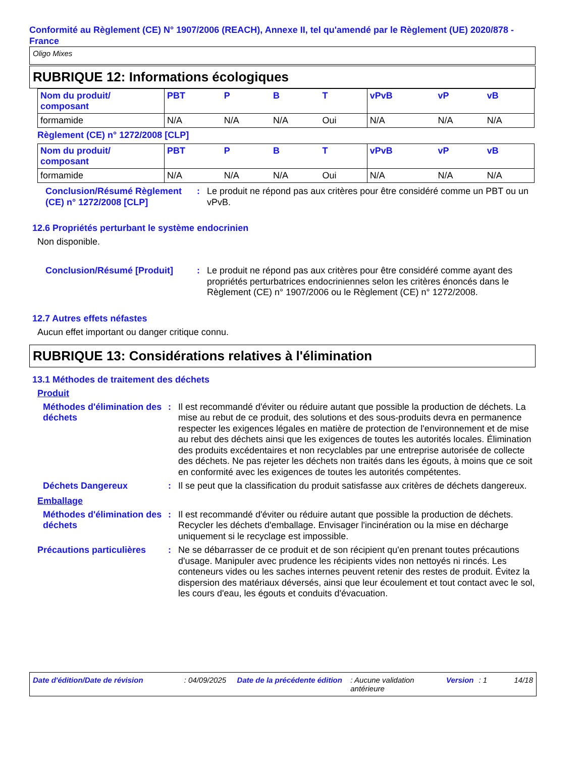Conformité au Règlement (CE) N° 1907/2006 (REACH), Annexe II, tel qu'amendé par le Règlement (UE) 2020/878 - France
Oligo Mixes
RUBRIQUE 12: Informations écologiques
| Nom du produit/ composant | PBT | P | B | T | vPvB | vP | vB |
| --- | --- | --- | --- | --- | --- | --- | --- |
| formamide | N/A | N/A | N/A | Oui | N/A | N/A | N/A |
Règlement (CE) n° 1272/2008 [CLP]
| Nom du produit/ composant | PBT | P | B | T | vPvB | vP | vB |
| --- | --- | --- | --- | --- | --- | --- | --- |
| formamide | N/A | N/A | N/A | Oui | N/A | N/A | N/A |
Conclusion/Résumé Règlement (CE) n° 1272/2008 [CLP]
: Le produit ne répond pas aux critères pour être considéré comme un PBT ou un vPvB.
12.6 Propriétés perturbant le système endocrinien
Non disponible.
Conclusion/Résumé [Produit] : Le produit ne répond pas aux critères pour être considéré comme ayant des propriétés perturbatrices endocriniennes selon les critères énoncés dans le Règlement (CE) n° 1907/2006 ou le Règlement (CE) n° 1272/2008.
12.7 Autres effets néfastes
Aucun effet important ou danger critique connu.
RUBRIQUE 13: Considérations relatives à l'élimination
13.1 Méthodes de traitement des déchets
Produit
Méthodes d'élimination des déchets
: Il est recommandé d'éviter ou réduire autant que possible la production de déchets. La mise au rebut de ce produit, des solutions et des sous-produits devra en permanence respecter les exigences légales en matière de protection de l'environnement et de mise au rebut des déchets ainsi que les exigences de toutes les autorités locales. Élimination des produits excédentaires et non recyclables par une entreprise autorisée de collecte des déchets. Ne pas rejeter les déchets non traités dans les égouts, à moins que ce soit en conformité avec les exigences de toutes les autorités compétentes.
Déchets Dangereux : Il se peut que la classification du produit satisfasse aux critères de déchets dangereux.
Emballage
Méthodes d'élimination des déchets
: Il est recommandé d'éviter ou réduire autant que possible la production de déchets. Recycler les déchets d'emballage. Envisager l'incinération ou la mise en décharge uniquement si le recyclage est impossible.
Précautions particulières
: Ne se débarrasser de ce produit et de son récipient qu'en prenant toutes précautions d'usage. Manipuler avec prudence les récipients vides non nettoyés ni rincés. Les conteneurs vides ou les saches internes peuvent retenir des restes de produit. Évitez la dispersion des matériaux déversés, ainsi que leur écoulement et tout contact avec le sol, les cours d'eau, les égouts et conduits d'évacuation.
Date d'édition/Date de révision: 04/09/2025 Date de la précédente édition: Aucune validation antérieure Version: 1 14/18